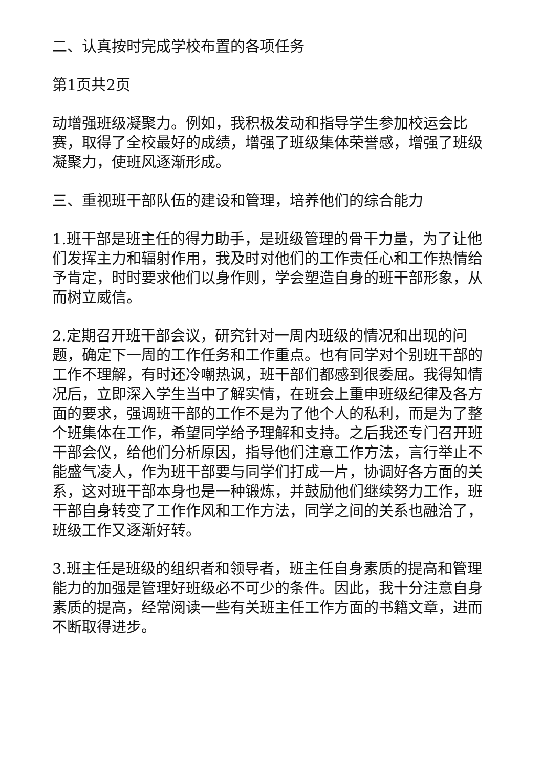二、认真按时完成学校布置的各项任务
第1页共2页
动增强班级凝聚力。例如，我积极发动和指导学生参加校运会比赛，取得了全校最好的成绩，增强了班级集体荣誉感，增强了班级凝聚力，使班风逐渐形成。
三、重视班干部队伍的建设和管理，培养他们的综合能力
1.班干部是班主任的得力助手，是班级管理的骨干力量，为了让他们发挥主力和辐射作用，我及时对他们的工作责任心和工作热情给予肯定，时时要求他们以身作则，学会塑造自身的班干部形象，从而树立威信。
2.定期召开班干部会议，研究针对一周内班级的情况和出现的问题，确定下一周的工作任务和工作重点。也有同学对个别班干部的工作不理解，有时还冷嘲热讽，班干部们都感到很委屈。我得知情况后，立即深入学生当中了解实情，在班会上重申班级纪律及各方面的要求，强调班干部的工作不是为了他个人的私利，而是为了整个班集体在工作，希望同学给予理解和支持。之后我还专门召开班干部会仪，给他们分析原因，指导他们注意工作方法，言行举止不能盛气凌人，作为班干部要与同学们打成一片，协调好各方面的关系，这对班干部本身也是一种锻炼，并鼓励他们继续努力工作，班干部自身转变了工作作风和工作方法，同学之间的关系也融洽了，班级工作又逐渐好转。
3.班主任是班级的组织者和领导者，班主任自身素质的提高和管理能力的加强是管理好班级必不可少的条件。因此，我十分注意自身素质的提高，经常阅读一些有关班主任工作方面的书籍文章，进而不断取得进步。